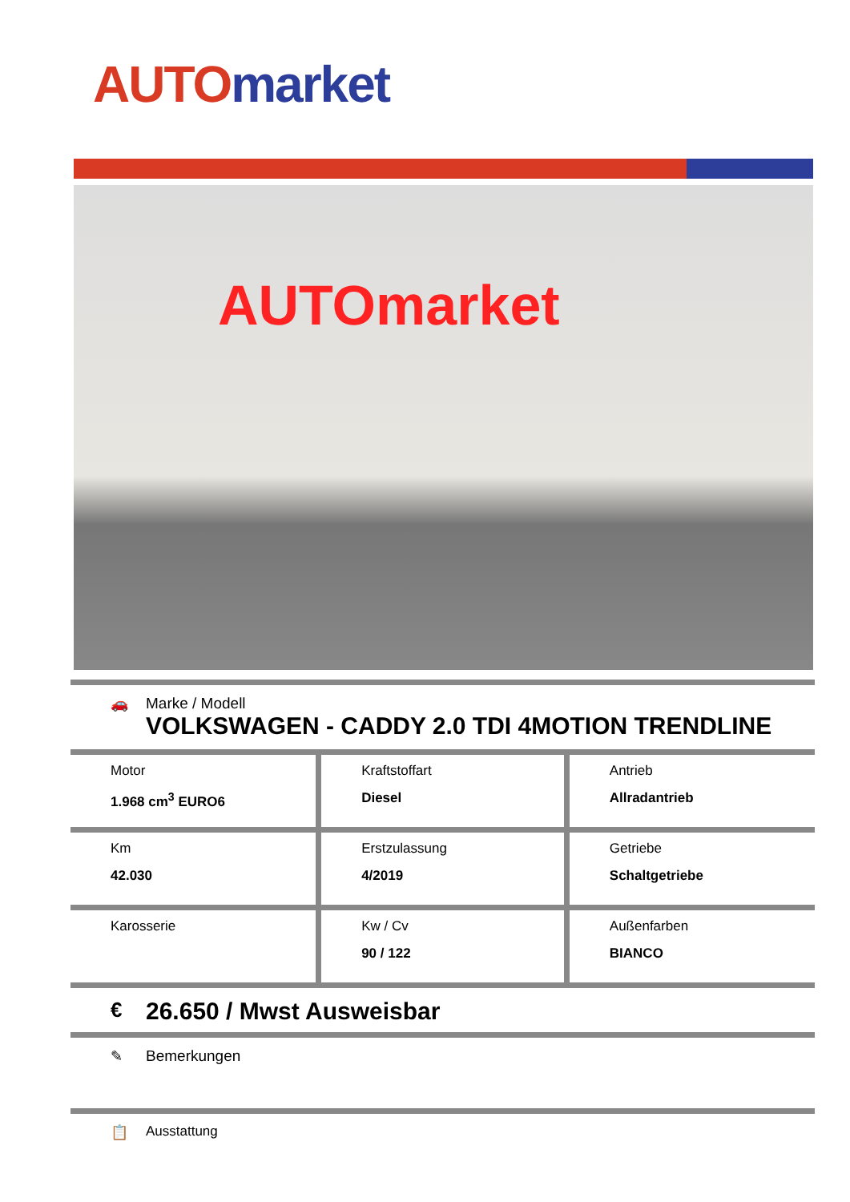AUTO market
AUTOmarket
🚗 Marke / Modell
VOLKSWAGEN - CADDY 2.0 TDI 4MOTION TRENDLINE
| Motor 1.968 cm<sup>3</sup> EURO6 | Kraftstoffart Diesel | Antrieb Allradantrieb |
| Km 42.030 | Erstzulassung 4/2019 | Getriebe Schaltgetriebe |
| Karosserie | Kw / Cv 90 / 122 | Außenfarben BIANCO |
€
26.650 / Mwst Ausweisbar
✎ Bemerkungen
📋 Ausstattung